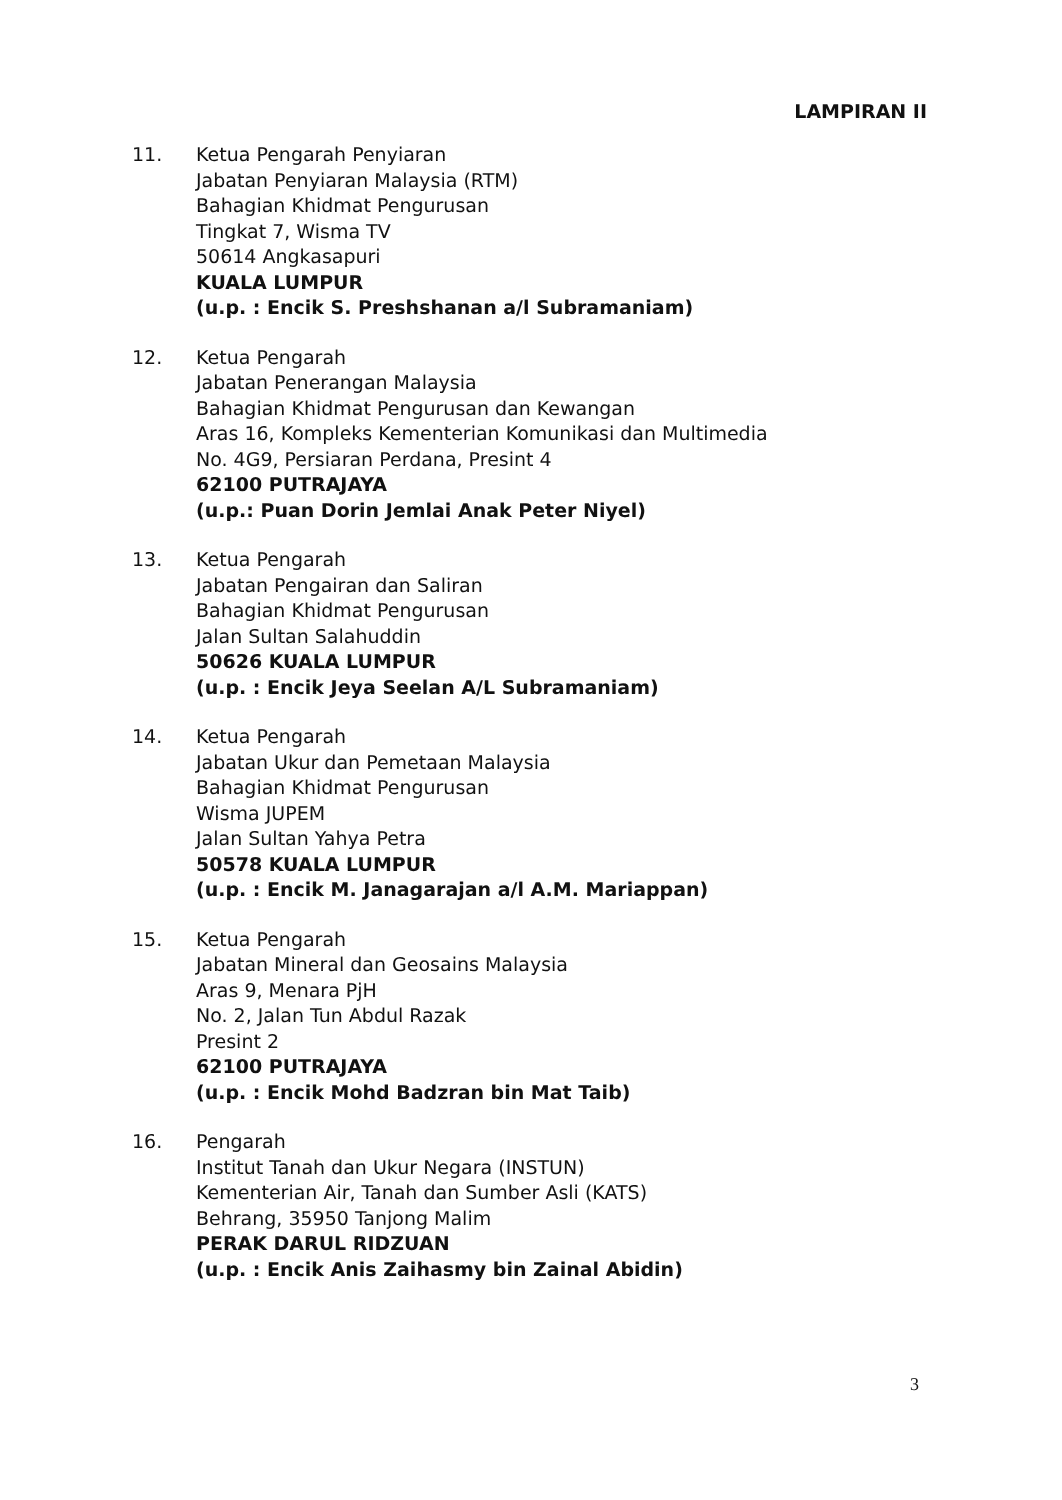LAMPIRAN II
11. Ketua Pengarah Penyiaran
Jabatan Penyiaran Malaysia (RTM)
Bahagian Khidmat Pengurusan
Tingkat 7, Wisma TV
50614 Angkasapuri
KUALA LUMPUR
(u.p. : Encik S. Preshshanan a/l Subramaniam)
12. Ketua Pengarah
Jabatan Penerangan Malaysia
Bahagian Khidmat Pengurusan dan Kewangan
Aras 16, Kompleks Kementerian Komunikasi dan Multimedia
No. 4G9, Persiaran Perdana, Presint 4
62100 PUTRAJAYA
(u.p.: Puan Dorin Jemlai Anak Peter Niyel)
13. Ketua Pengarah
Jabatan Pengairan dan Saliran
Bahagian Khidmat Pengurusan
Jalan Sultan Salahuddin
50626 KUALA LUMPUR
(u.p. : Encik Jeya Seelan A/L Subramaniam)
14. Ketua Pengarah
Jabatan Ukur dan Pemetaan Malaysia
Bahagian Khidmat Pengurusan
Wisma JUPEM
Jalan Sultan Yahya Petra
50578 KUALA LUMPUR
(u.p. : Encik M. Janagarajan a/l A.M. Mariappan)
15. Ketua Pengarah
Jabatan Mineral dan Geosains Malaysia
Aras 9, Menara PjH
No. 2, Jalan Tun Abdul Razak
Presint 2
62100 PUTRAJAYA
(u.p. : Encik Mohd Badzran bin Mat Taib)
16. Pengarah
Institut Tanah dan Ukur Negara (INSTUN)
Kementerian Air, Tanah dan Sumber Asli (KATS)
Behrang, 35950 Tanjong Malim
PERAK DARUL RIDZUAN
(u.p. : Encik Anis Zaihasmy bin Zainal Abidin)
3